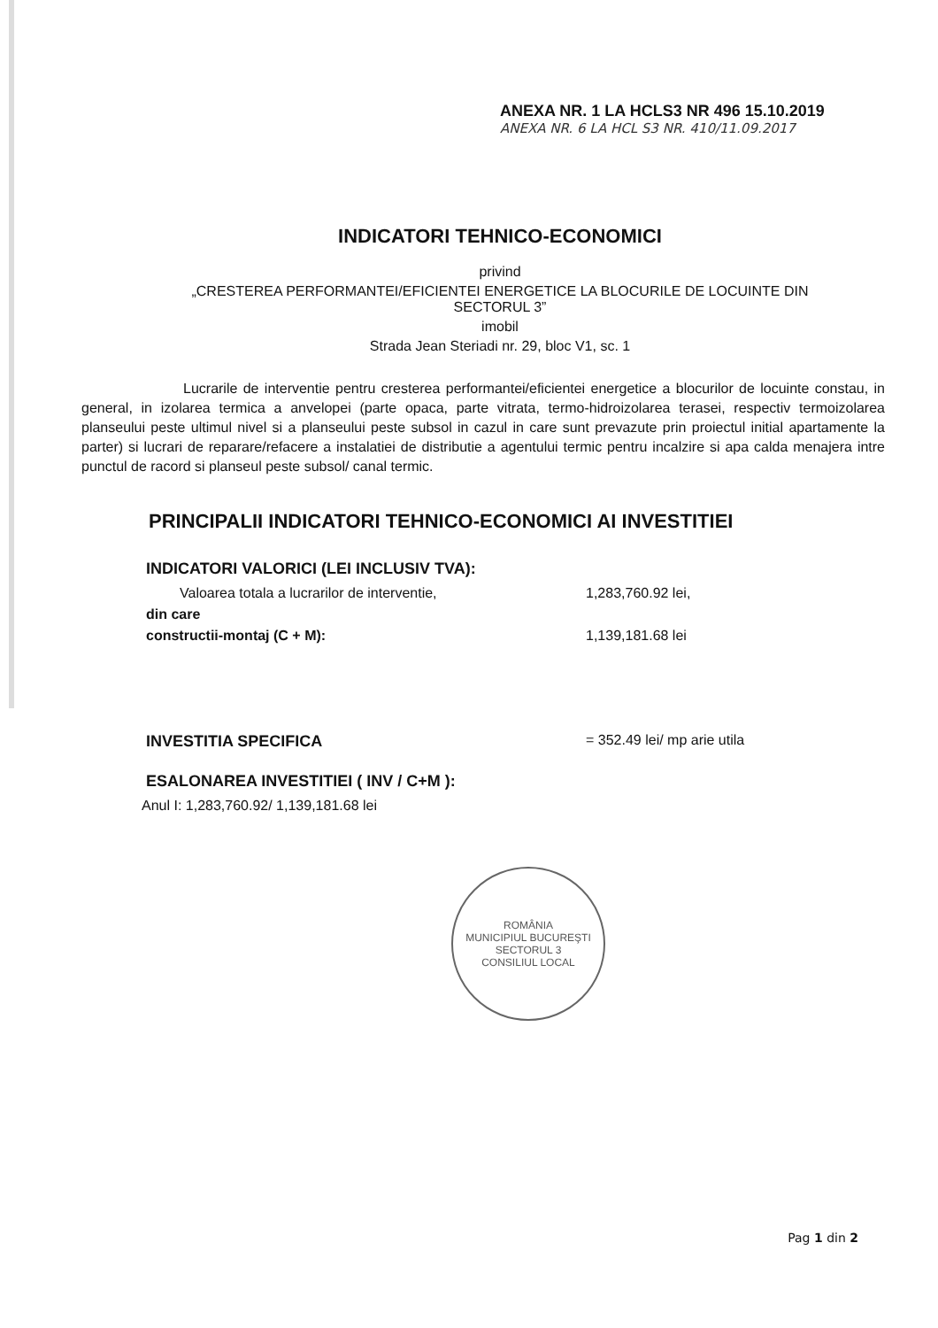ANEXA NR. 1 LA HCLS3 NR 496 15.10.2019
ANEXA NR. 6 LA HCL S3 NR. 410/11.09.2017
INDICATORI TEHNICO-ECONOMICI
privind
„CRESTEREA PERFORMANTEI/EFICIENTEI ENERGETICE LA BLOCURILE DE LOCUINTE DIN
SECTORUL 3”
imobil
Strada Jean Steriadi nr. 29, bloc V1, sc. 1
Lucrarile de interventie pentru cresterea performantei/eficientei energetice a blocurilor de locuinte constau, in general, in izolarea termica a anvelopei (parte opaca, parte vitrata, termo-hidroizolarea terasei, respectiv termoizolarea planseului peste ultimul nivel si a planseului peste subsol in cazul in care sunt prevazute prin proiectul initial apartamente la parter) si lucrari de reparare/refacere a instalatiei de distributie a agentului termic pentru incalzire si apa calda menajera intre punctul de racord si planseul peste subsol/ canal termic.
PRINCIPALII INDICATORI TEHNICO-ECONOMICI AI INVESTITIEI
INDICATORI VALORICI (LEI INCLUSIV TVA):
Valoarea totala a lucrarilor de interventie, 1,283,760.92 lei,
din care
constructii-montaj (C + M): 1,139,181.68 lei
INVESTITIA SPECIFICA = 352.49 lei/ mp arie utila
ESALONAREA INVESTITIEI ( INV / C+M ):
Anul I: 1,283,760.92/ 1,139,181.68 lei
ROMÂNIA
MUNICIPIUL BUCUREŞTI SECTORUL 3
CONSILIUL LOCAL
Pag 1 din 2